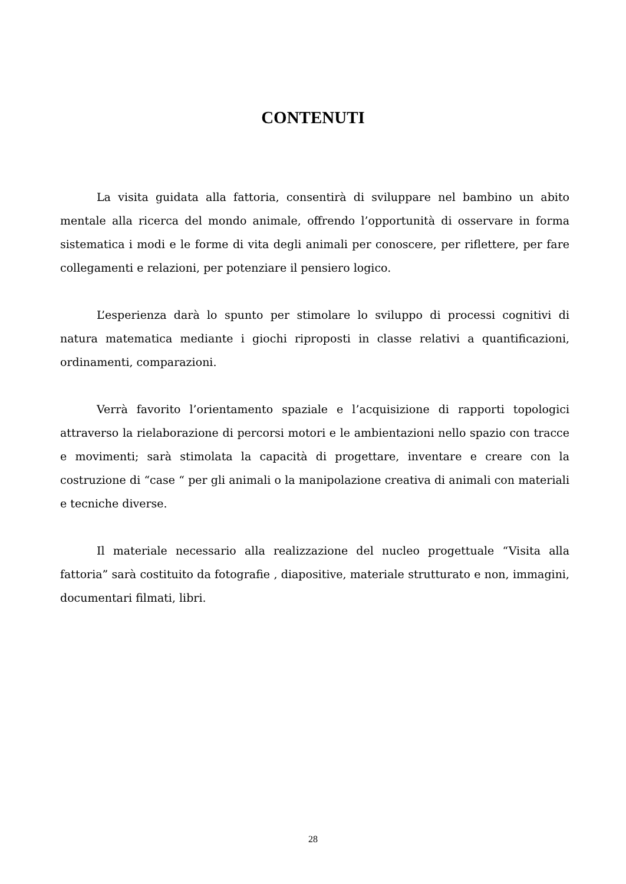CONTENUTI
La visita guidata alla fattoria, consentirà di sviluppare nel bambino un abito mentale alla ricerca del mondo animale, offrendo l’opportunità di osservare in forma sistematica i modi e le forme di vita degli animali per conoscere, per riflettere, per fare collegamenti e relazioni, per potenziare il pensiero logico.
L’esperienza darà lo spunto per stimolare lo sviluppo di processi cognitivi di natura matematica mediante i giochi riproposti in classe relativi a quantificazioni, ordinamenti, comparazioni.
Verrà favorito l’orientamento spaziale e l’acquisizione di rapporti topologici attraverso la rielaborazione di percorsi motori e le ambientazioni nello spazio con tracce e movimenti; sarà stimolata la capacità di progettare, inventare e creare con la costruzione di “case “ per gli animali o la manipolazione creativa di animali con materiali e tecniche diverse.
Il materiale necessario alla realizzazione del nucleo progettuale “Visita alla fattoria” sarà costituito da fotografie , diapositive, materiale strutturato e non, immagini, documentari filmati, libri.
28